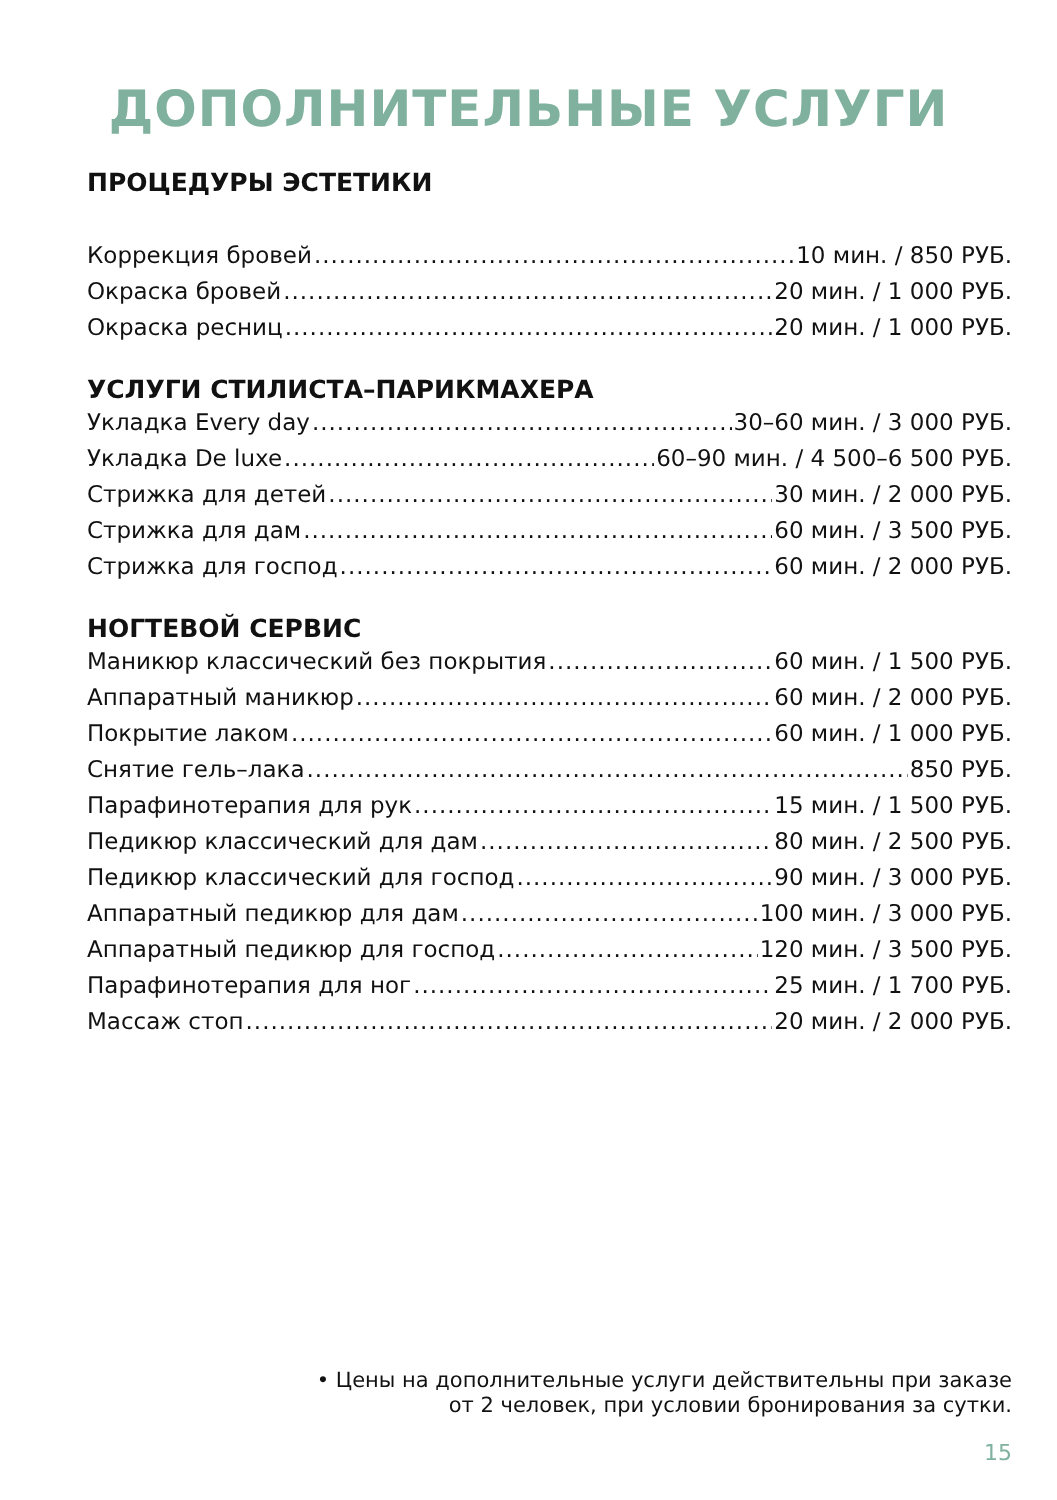ДОПОЛНИТЕЛЬНЫЕ УСЛУГИ
ПРОЦЕДУРЫ ЭСТЕТИКИ
Коррекция бровей 10 мин. / 850 РУБ.
Окраска бровей 20 мин. / 1 000 РУБ.
Окраска ресниц 20 мин. / 1 000 РУБ.
УСЛУГИ СТИЛИСТА–ПАРИКМАХЕРА
Укладка Every day 30–60 мин. / 3 000 РУБ.
Укладка De luxe 60–90 мин. / 4 500–6 500 РУБ.
Стрижка для детей 30 мин. / 2 000 РУБ.
Стрижка для дам 60 мин. / 3 500 РУБ.
Стрижка для господ 60 мин. / 2 000 РУБ.
НОГТЕВОЙ СЕРВИС
Маникюр классический без покрытия 60 мин. / 1 500 РУБ.
Аппаратный маникюр 60 мин. / 2 000 РУБ.
Покрытие лаком 60 мин. / 1 000 РУБ.
Снятие гель–лака 850 РУБ.
Парафинотерапия для рук 15 мин. / 1 500 РУБ.
Педикюр классический для дам 80 мин. / 2 500 РУБ.
Педикюр классический для господ 90 мин. / 3 000 РУБ.
Аппаратный педикюр для дам 100 мин. / 3 000 РУБ.
Аппаратный педикюр для господ 120 мин. / 3 500 РУБ.
Парафинотерапия для ног 25 мин. / 1 700 РУБ.
Массаж стоп 20 мин. / 2 000 РУБ.
• Цены на дополнительные услуги действительны при заказе
от 2 человек, при условии бронирования за сутки.
15